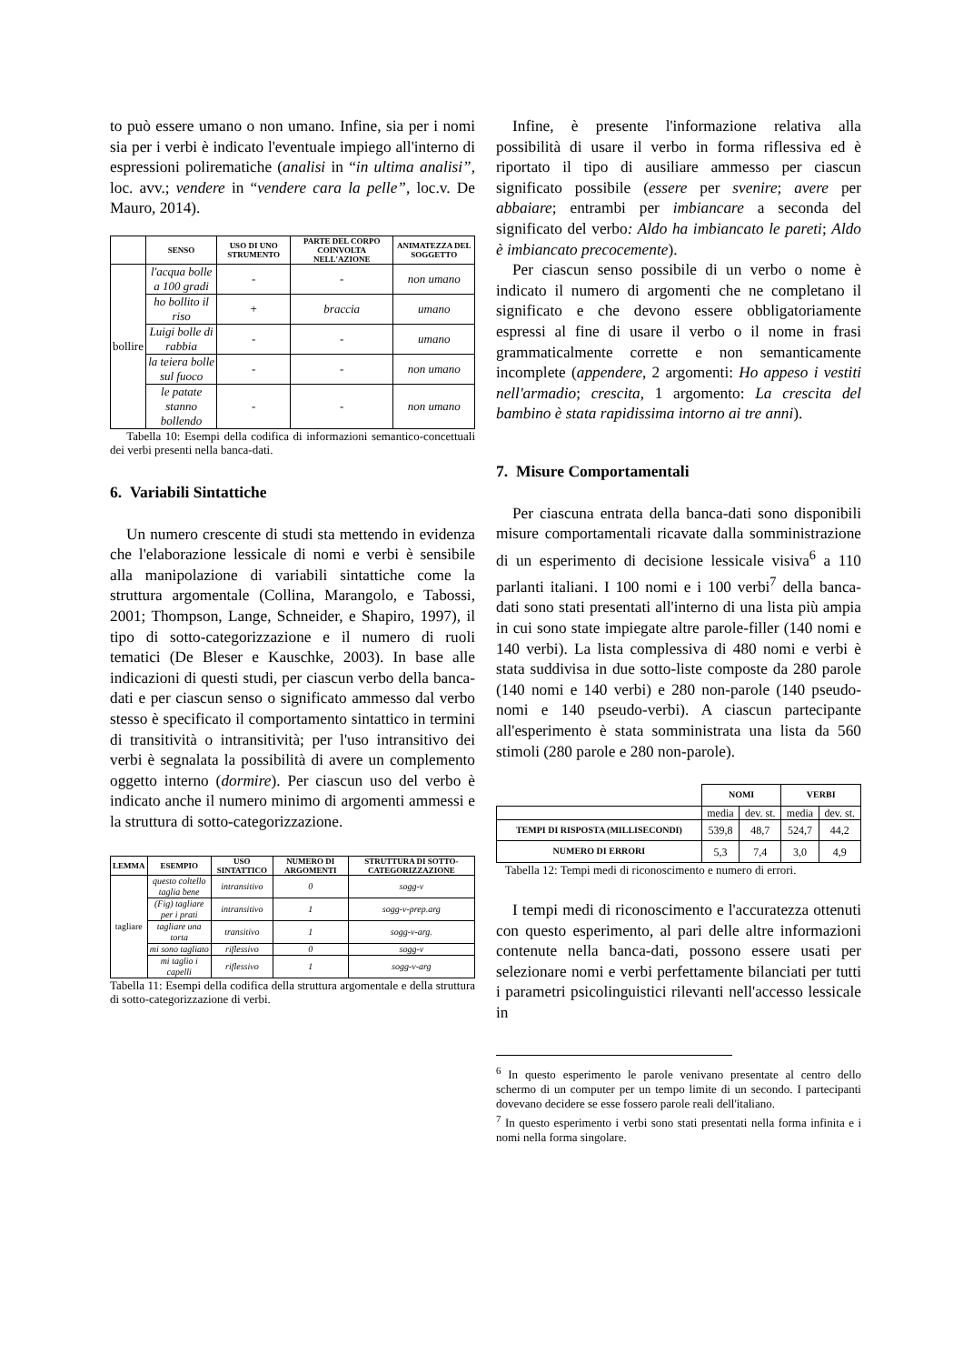to può essere umano o non umano. Infine, sia per i nomi sia per i verbi è indicato l'eventuale impiego all'interno di espressioni polirematiche (analisi in “in ultima analisi”, loc. avv.; vendere in “vendere cara la pelle”, loc.v. De Mauro, 2014).
| | SENSO | USO DI UNO STRUMENTO | PARTE DEL CORPO COINVOLTA NELL'AZIONE | ANIMATEZZA DEL SOGGETTO |
| --- | --- | --- | --- | --- |
| bollire | l'acqua bolle a 100 gradi | - | - | non umano |
| | ho bollito il riso | + | braccia | umano |
| | Luigi bolle di rabbia | - | - | umano |
| | la teiera bolle sul fuoco | - | - | non umano |
| | le patate stanno bollendo | - | - | non umano |
Tabella 10: Esempi della codifica di informazioni semantico-concettuali dei verbi presenti nella banca-dati.
6. Variabili Sintattiche
Un numero crescente di studi sta mettendo in evidenza che l'elaborazione lessicale di nomi e verbi è sensibile alla manipolazione di variabili sintattiche come la struttura argomentale (Collina, Marangolo, e Tabossi, 2001; Thompson, Lange, Schneider, e Shapiro, 1997), il tipo di sotto-categorizzazione e il numero di ruoli tematici (De Bleser e Kauschke, 2003). In base alle indicazioni di questi studi, per ciascun verbo della banca-dati e per ciascun senso o significato ammesso dal verbo stesso è specificato il comportamento sintattico in termini di transitività o intransitività; per l'uso intransitivo dei verbi è segnalata la possibilità di avere un complemento oggetto interno (dormire). Per ciascun uso del verbo è indicato anche il numero minimo di argomenti ammessi e la struttura di sotto-categorizzazione.
| LEMMA | ESEMPIO | USO SINTATTICO | NUMERO DI ARGOMENTI | STRUTTURA DI SOTTO-CATEGORIZZAZIONE |
| --- | --- | --- | --- | --- |
| tagliare | questo coltello taglia bene | intransitivo | 0 | sogg-v |
| | (Fig) tagliare per i prati | intransitivo | 1 | sogg-v-prep.arg |
| | tagliare una torta | transitivo | 1 | sogg-v-arg. |
| | mi sono tagliato | riflessivo | 0 | sogg-v |
| | mi taglio i capelli | riflessivo | 1 | sogg-v-arg |
Tabella 11: Esempi della codifica della struttura argomentale e della struttura di sotto-categorizzazione di verbi.
Infine, è presente l'informazione relativa alla possibilità di usare il verbo in forma riflessiva ed è riportato il tipo di ausiliare ammesso per ciascun significato possibile (essere per svenire; avere per abbaiare; entrambi per imbiancare a seconda del significato del verbo: Aldo ha imbiancato le pareti; Aldo è imbiancato precocemente).
Per ciascun senso possibile di un verbo o nome è indicato il numero di argomenti che ne completano il significato e che devono essere obbligatoriamente espressi al fine di usare il verbo o il nome in frasi grammaticalmente corrette e non semanticamente incomplete (appendere, 2 argomenti: Ho appeso i vestiti nell'armadio; crescita, 1 argomento: La crescita del bambino è stata rapidissima intorno ai tre anni).
7. Misure Comportamentali
Per ciascuna entrata della banca-dati sono disponibili misure comportamentali ricavate dalla somministrazione di un esperimento di decisione lessicale visiva<sup>6</sup> a 110 parlanti italiani. I 100 nomi e i 100 verbi<sup>7</sup> della banca-dati sono stati presentati all'interno di una lista più ampia in cui sono state impiegate altre parole-filler (140 nomi e 140 verbi). La lista complessiva di 480 nomi e verbi è stata suddivisa in due sotto-liste composte da 280 parole (140 nomi e 140 verbi) e 280 non-parole (140 pseudo-nomi e 140 pseudo-verbi). A ciascun partecipante all'esperimento è stata somministrata una lista da 560 stimoli (280 parole e 280 non-parole).
| | NOMI | | VERBI | |
| --- | --- | --- | --- | --- |
| | media | dev. st. | media | dev. st. |
| TEMPI DI RISPOSTA (MILLISECONDI) | 539,8 | 48,7 | 524,7 | 44,2 |
| NUMERO DI ERRORI | 5,3 | 7,4 | 3,0 | 4,9 |
Tabella 12: Tempi medi di riconoscimento e numero di errori.
I tempi medi di riconoscimento e l'accuratezza ottenuti con questo esperimento, al pari delle altre informazioni contenute nella banca-dati, possono essere usati per selezionare nomi e verbi perfettamente bilanciati per tutti i parametri psicolinguistici rilevanti nell'accesso lessicale in
<sup>6</sup> In questo esperimento le parole venivano presentate al centro dello schermo di un computer per un tempo limite di un secondo. I partecipanti dovevano decidere se esse fossero parole reali dell'italiano.
<sup>7</sup> In questo esperimento i verbi sono stati presentati nella forma infinita e i nomi nella forma singolare.